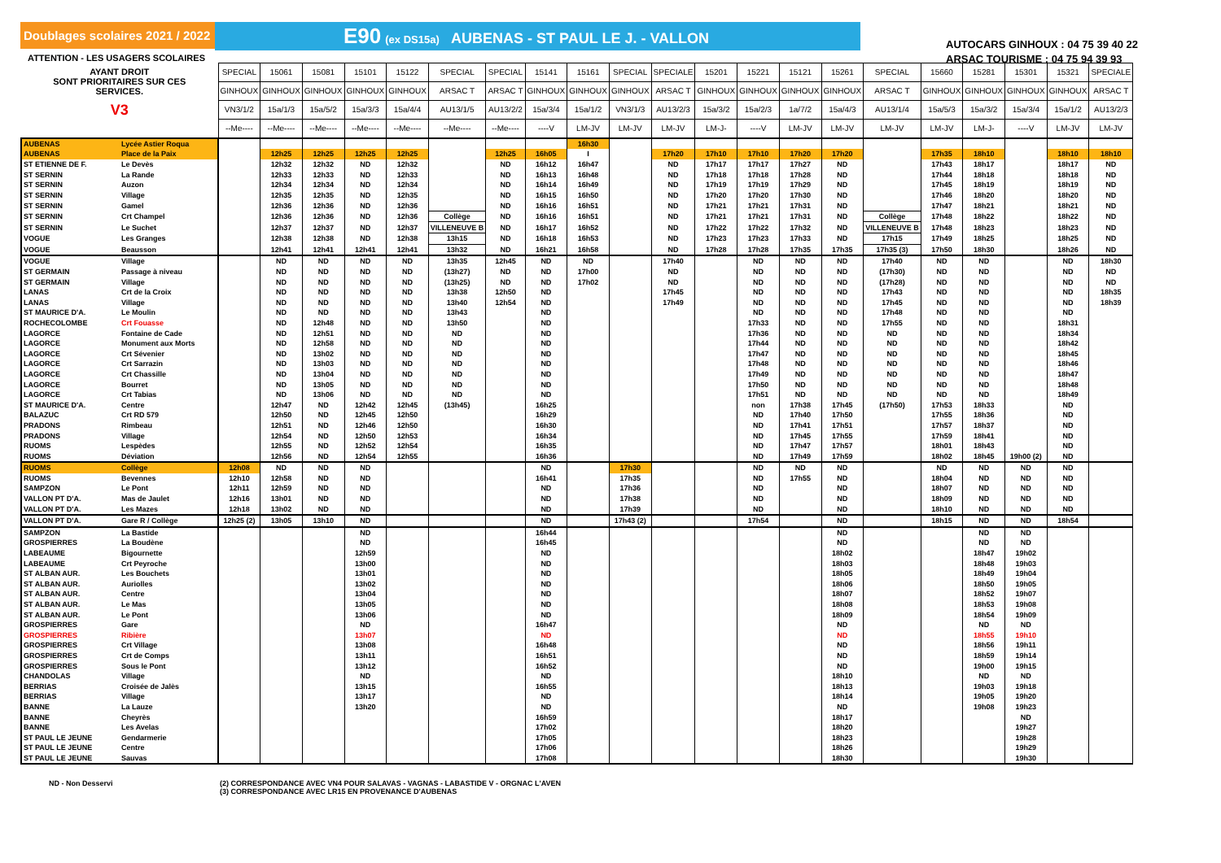Doublages scolaires 2021 / 2022
E90 (ex DS15a) AUBENAS - ST PAUL LE J. - VALLON
AUTOCARS GINHOUX : 04 75 39 40 22
ARSAC TOURISME : 04 75 94 39 93
| ATTENTION - LES USAGERS SCOLAIRES | | | | | | | | | | | | | | | | | | | | | | |
| AYANT DROIT SONT PRIORITAIRES SUR CES SERVICES. | | SPECIAL | 15061 | 15081 | 15101 | 15122 | SPECIAL | SPECIAL | 15141 | 15161 | SPECIAL | SPECIALE | 15201 | 15221 | 15121 | 15261 | SPECIAL | 15660 | 15281 | 15301 | 15321 | SPECIALE |
| | | GINHOUX | GINHOUX | GINHOUX | GINHOUX | GINHOUX | ARSAC T | ARSAC T | GINHOUX | GINHOUX | GINHOUX | ARSAC T | GINHOUX | GINHOUX | GINHOUX | GINHOUX | ARSAC T | GINHOUX | GINHOUX | GINHOUX | GINHOUX | ARSAC T |
| V3 | | VN3/1/2 | 15a/1/3 | 15a/5/2 | 15a/3/3 | 15a/4/4 | AU13/1/5 | AU13/2/2 | 15a/3/4 | 15a/1/2 | VN3/1/3 | AU13/2/3 | 15a/3/2 | 15a/2/3 | 1a/7/2 | 15a/4/3 | AU13/1/4 | 15a/5/3 | 15a/3/2 | 15a/3/4 | 15a/1/2 | AU13/2/3 |
| | | --Me---- | --Me---- | --Me---- | --Me---- | --Me---- | --Me---- | --Me---- | ----V | LM-JV | LM-JV | LM-JV | LM-J- | ----V | LM-JV | LM-JV | LM-JV | LM-JV | LM-J- | ----V | LM-JV | LM-JV |
| AUBENAS | Lycée Astier Roqua | | | | | | | | | 16h30 | | | | | | | | | | | | |
| AUBENAS | Place de la Paix | | 12h25 | 12h25 | 12h25 | 12h25 | | 12h25 | 16h05 | I | | 17h20 | 17h10 | 17h10 | 17h20 | 17h20 | | 17h35 | 18h10 | | 18h10 | 18h10 |
| ST ETIENNE DE F. | Le Devès | | 12h32 | 12h32 | ND | 12h32 | | ND | 16h12 | 16h47 | | ND | 17h17 | 17h17 | 17h27 | ND | | 17h43 | 18h17 | | 18h17 | ND |
| ST SERNIN | La Rande | | 12h33 | 12h33 | ND | 12h33 | | ND | 16h13 | 16h48 | | ND | 17h18 | 17h18 | 17h28 | ND | | 17h44 | 18h18 | | 18h18 | ND |
| ST SERNIN | Auzon | | 12h34 | 12h34 | ND | 12h34 | | ND | 16h14 | 16h49 | | ND | 17h19 | 17h19 | 17h29 | ND | | 17h45 | 18h19 | | 18h19 | ND |
| ST SERNIN | Village | | 12h35 | 12h35 | ND | 12h35 | | ND | 16h15 | 16h50 | | ND | 17h20 | 17h20 | 17h30 | ND | | 17h46 | 18h20 | | 18h20 | ND |
| ST SERNIN | Gamel | | 12h36 | 12h36 | ND | 12h36 | | ND | 16h16 | 16h51 | | ND | 17h21 | 17h21 | 17h31 | ND | | 17h47 | 18h21 | | 18h21 | ND |
| ST SERNIN | Crt Champel | | 12h36 | 12h36 | ND | 12h36 | Collège | ND | 16h16 | 16h51 | | ND | 17h21 | 17h21 | 17h31 | ND | Collège | 17h48 | 18h22 | | 18h22 | ND |
| ST SERNIN | Le Suchet | | 12h37 | 12h37 | ND | 12h37 | VILLENEUVE B | ND | 16h17 | 16h52 | | ND | 17h22 | 17h22 | 17h32 | ND | VILLENEUVE B | 17h48 | 18h23 | | 18h23 | ND |
| VOGUE | Les Granges | | 12h38 | 12h38 | ND | 12h38 | 13h15 | ND | 16h18 | 16h53 | | ND | 17h23 | 17h23 | 17h33 | ND | 17h15 | 17h49 | 18h25 | | 18h25 | ND |
| VOGUE | Beausson | | 12h41 | 12h41 | 12h41 | 12h41 | 13h32 | ND | 16h21 | 16h58 | | ND | 17h28 | 17h28 | 17h35 | 17h35 | 17h35 (3) | 17h50 | 18h30 | | 18h26 | ND |
| VOGUE | Village | | ND | ND | ND | ND | 13h35 | 12h45 | ND | ND | | 17h40 | | ND | ND | ND | 17h40 | ND | ND | | ND | 18h30 |
| ST GERMAIN | Passage à niveau | | ND | ND | ND | ND | (13h27) | ND | ND | 17h00 | | ND | | ND | ND | ND | (17h30) | ND | ND | | ND | ND |
| ST GERMAIN | Village | | ND | ND | ND | ND | (13h25) | ND | ND | 17h02 | | ND | | ND | ND | ND | (17h28) | ND | ND | | ND | ND |
| LANAS | Crt de la Croix | | ND | ND | ND | ND | 13h38 | 12h50 | ND | | | 17h45 | | ND | ND | ND | 17h43 | ND | ND | | ND | 18h35 |
| LANAS | Village | | ND | ND | ND | ND | 13h40 | 12h54 | ND | | | 17h49 | | ND | ND | ND | 17h45 | ND | ND | | ND | 18h39 |
| ST MAURICE D'A. | Le Moulin | | ND | ND | ND | ND | 13h43 | | ND | | | | | ND | ND | ND | 17h48 | ND | ND | | ND | |
| ROCHECOLOMBE | Crt Fouasse | | ND | 12h48 | ND | ND | 13h50 | | ND | | | | | 17h33 | ND | ND | 17h55 | ND | ND | | 18h31 | |
| LAGORCE | Fontaine de Cade | | ND | 12h51 | ND | ND | ND | | ND | | | | | 17h36 | ND | ND | ND | ND | ND | | 18h34 | |
| LAGORCE | Monument aux Morts | | ND | 12h58 | ND | ND | ND | | ND | | | | | 17h44 | ND | ND | ND | ND | ND | | 18h42 | |
| LAGORCE | Crt Sévenier | | ND | 13h02 | ND | ND | ND | | ND | | | | | 17h47 | ND | ND | ND | ND | ND | | 18h45 | |
| LAGORCE | Crt Sarrazin | | ND | 13h03 | ND | ND | ND | | ND | | | | | 17h48 | ND | ND | ND | ND | ND | | 18h46 | |
| LAGORCE | Crt Chassille | | ND | 13h04 | ND | ND | ND | | ND | | | | | 17h49 | ND | ND | ND | ND | ND | | 18h47 | |
| LAGORCE | Bourret | | ND | 13h05 | ND | ND | ND | | ND | | | | | 17h50 | ND | ND | ND | ND | ND | | 18h48 | |
| LAGORCE | Crt Tabias | | ND | 13h06 | ND | ND | ND | | ND | | | | | 17h51 | ND | ND | ND | ND | ND | | 18h49 | |
| ST MAURICE D'A. | Centre | | 12h47 | ND | 12h42 | 12h45 | (13h45) | | 16h25 | | | | | non | 17h38 | 17h45 | (17h50) | 17h53 | 18h33 | | ND | |
| BALAZUC | Crt RD 579 | | 12h50 | ND | 12h45 | 12h50 | | | 16h29 | | | | | ND | 17h40 | 17h50 | | 17h55 | 18h36 | | ND | |
| PRADONS | Rimbeau | | 12h51 | ND | 12h46 | 12h50 | | | 16h30 | | | | | ND | 17h41 | 17h51 | | 17h57 | 18h37 | | ND | |
| PRADONS | Village | | 12h54 | ND | 12h50 | 12h53 | | | 16h34 | | | | | ND | 17h45 | 17h55 | | 17h59 | 18h41 | | ND | |
| RUOMS | Lespèdes | | 12h55 | ND | 12h52 | 12h54 | | | 16h35 | | | | | ND | 17h47 | 17h57 | | 18h01 | 18h43 | | ND | |
| RUOMS | Déviation | | 12h56 | ND | 12h54 | 12h55 | | | 16h36 | | | | | ND | 17h49 | 17h59 | | 18h02 | 18h45 | 19h00 (2) | ND | |
| RUOMS | Collège | 12h08 | ND | ND | ND | | | | ND | | 17h30 | | | ND | ND | ND | | ND | ND | ND | ND | |
| RUOMS | Bevennes | 12h10 | 12h58 | ND | ND | | | | 16h41 | | 17h35 | | | ND | 17h55 | ND | | 18h04 | ND | ND | ND | |
| SAMPZON | Le Pont | 12h11 | 12h59 | ND | ND | | | | ND | | 17h36 | | | ND | | ND | | 18h07 | ND | ND | ND | |
| VALLON PT D'A. | Mas de Jaulet | 12h16 | 13h01 | ND | ND | | | | ND | | 17h38 | | | ND | | ND | | 18h09 | ND | ND | ND | |
| VALLON PT D'A. | Les Mazes | 12h18 | 13h02 | ND | ND | | | | ND | | 17h39 | | | ND | | ND | | 18h10 | ND | ND | ND | |
| VALLON PT D'A. | Gare R / Collège | 12h25 (2) | 13h05 | 13h10 | ND | | | | ND | | 17h43 (2) | | | 17h54 | | ND | | 18h15 | ND | ND | 18h54 | |
| SAMPZON | La Bastide | | | | ND | | | | 16h44 | | | | | | | ND | | | ND | ND | | |
| GROSPIERRES | La Boudène | | | | ND | | | | 16h45 | | | | | | | ND | | | ND | ND | | |
| LABEAUME | Bigournette | | | | 12h59 | | | | ND | | | | | | | 18h02 | | | 18h47 | 19h02 | | |
| LABEAUME | Crt Peyroche | | | | 13h00 | | | | ND | | | | | | | 18h03 | | | 18h48 | 19h03 | | |
| ST ALBAN AUR. | Les Bouchets | | | | 13h01 | | | | ND | | | | | | | 18h05 | | | 18h49 | 19h04 | | |
| ST ALBAN AUR. | Auriolles | | | | 13h02 | | | | ND | | | | | | | 18h06 | | | 18h50 | 19h05 | | |
| ST ALBAN AUR. | Centre | | | | 13h04 | | | | ND | | | | | | | 18h07 | | | 18h52 | 19h07 | | |
| ST ALBAN AUR. | Le Mas | | | | 13h05 | | | | ND | | | | | | | 18h08 | | | 18h53 | 19h08 | | |
| ST ALBAN AUR. | Le Pont | | | | 13h06 | | | | ND | | | | | | | 18h09 | | | 18h54 | 19h09 | | |
| GROSPIERRES | Gare | | | | ND | | | | 16h47 | | | | | | | ND | | | ND | ND | | |
| GROSPIERRES | Ribière | | | | 13h07 | | | | ND | | | | | | | ND | | | 18h55 | 19h10 | | |
| GROSPIERRES | Crt Village | | | | 13h08 | | | | 16h48 | | | | | | | ND | | | 18h56 | 19h11 | | |
| GROSPIERRES | Crt de Comps | | | | 13h11 | | | | 16h51 | | | | | | | ND | | | 18h59 | 19h14 | | |
| GROSPIERRES | Sous le Pont | | | | 13h12 | | | | 16h52 | | | | | | | ND | | | 19h00 | 19h15 | | |
| CHANDOLAS | Village | | | | ND | | | | ND | | | | | | | 18h10 | | | ND | ND | | |
| BERRIAS | Croisée de Jalès | | | | 13h15 | | | | 16h55 | | | | | | | 18h13 | | | 19h03 | 19h18 | | |
| BERRIAS | Village | | | | 13h17 | | | | ND | | | | | | | 18h14 | | | 19h05 | 19h20 | | |
| BANNE | La Lauze | | | | 13h20 | | | | ND | | | | | | | ND | | | 19h08 | 19h23 | | |
| BANNE | Cheyrès | | | | | | | | 16h59 | | | | | | | 18h17 | | | | ND | | |
| BANNE | Les Avelas | | | | | | | | 17h02 | | | | | | | 18h20 | | | | 19h27 | | |
| ST PAUL LE JEUNE | Gendarmerie | | | | | | | | 17h05 | | | | | | | 18h23 | | | | 19h28 | | |
| ST PAUL LE JEUNE | Centre | | | | | | | | 17h06 | | | | | | | 18h26 | | | | 19h29 | | |
| ST PAUL LE JEUNE | Sauvas | | | | | | | | 17h08 | | | | | | | 18h30 | | | | 19h30 | | |
ND - Non Desservi (2) CORRESPONDANCE AVEC VN4 POUR SALAVAS - VAGNAS - LABASTIDE V - ORGNAC L'AVEN
(3) CORRESPONDANCE AVEC LR15 EN PROVENANCE D'AUBENAS